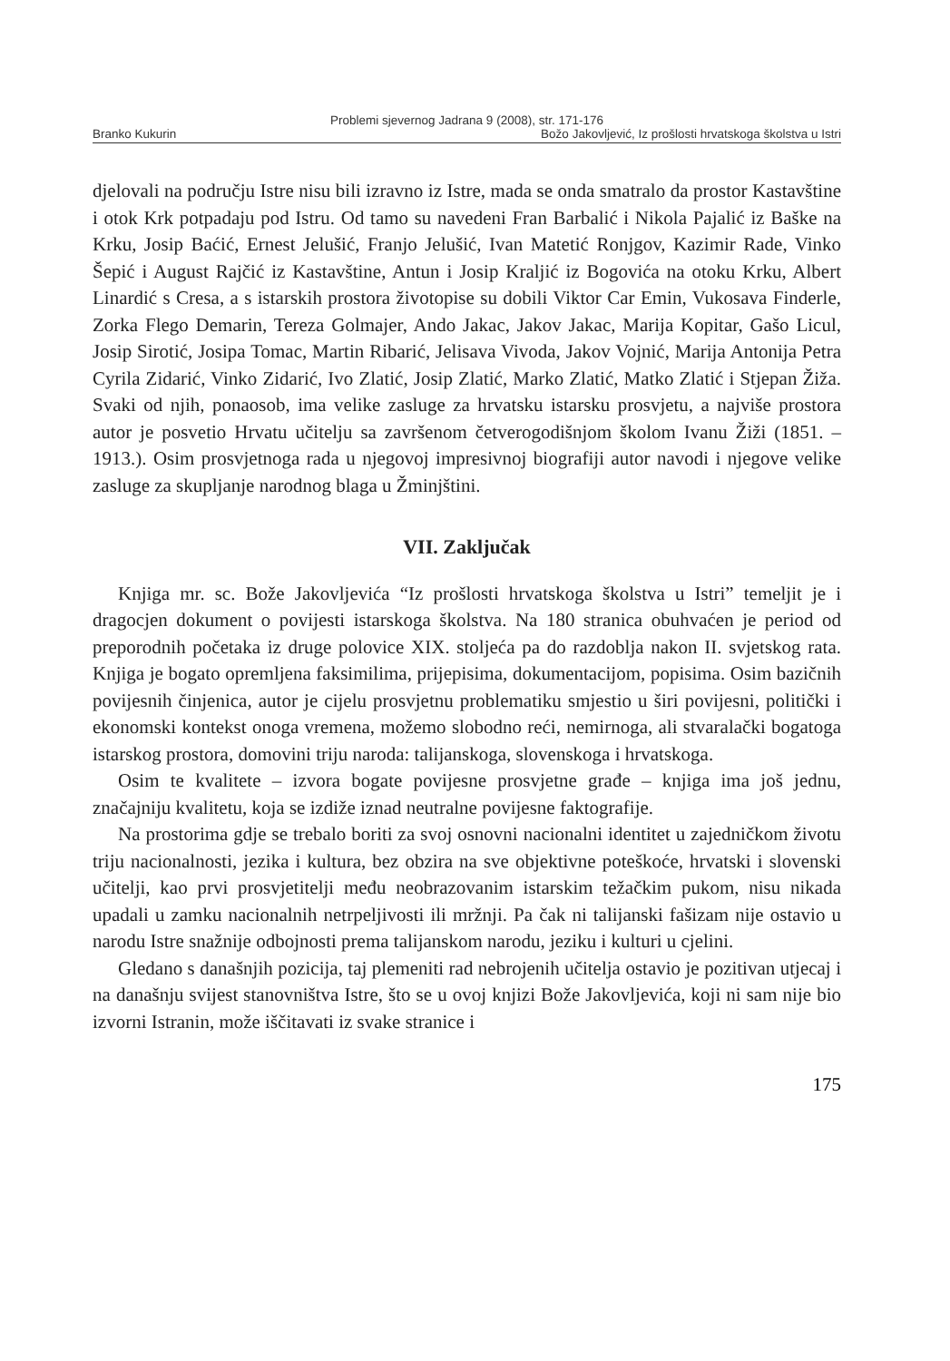Problemi sjevernog Jadrana 9 (2008), str. 171-176
Branko Kukurin Božo Jakovljević, Iz prošlosti hrvatskoga školstva u Istri
djelovali na području Istre nisu bili izravno iz Istre, mada se onda smatralo da prostor Kastavštine i otok Krk potpadaju pod Istru. Od tamo su navedeni Fran Barbalić i Nikola Pajalić iz Baške na Krku, Josip Baćić, Ernest Jelušić, Franjo Jelušić, Ivan Matetić Ronjgov, Kazimir Rade, Vinko Šepić i August Rajčić iz Kastavštine, Antun i Josip Kraljić iz Bogovića na otoku Krku, Albert Linardić s Cresa, a s istarskih prostora životopise su dobili Viktor Car Emin, Vukosava Finderle, Zorka Flego Demarin, Tereza Golmajer, Ando Jakac, Jakov Jakac, Marija Kopitar, Gašo Licul, Josip Sirotić, Josipa Tomac, Martin Ribarić, Jelisava Vivoda, Jakov Vojnić, Marija Antonija Petra Cyrila Zidarić, Vinko Zidarić, Ivo Zlatić, Josip Zlatić, Marko Zlatić, Matko Zlatić i Stjepan Žiža. Svaki od njih, ponaosob, ima velike zasluge za hrvatsku istarsku prosvjetu, a najviše prostora autor je posvetio Hrvatu učitelju sa završenom četverogodišnjom školom Ivanu Žiži (1851. – 1913.). Osim prosvjetnoga rada u njegovoj impresivnoj biografiji autor navodi i njegove velike zasluge za skupljanje narodnog blaga u Žminjštini.
VII. Zaključak
Knjiga mr. sc. Bože Jakovljevića “Iz prošlosti hrvatskoga školstva u Istri” temeljit je i dragocjen dokument o povijesti istarskoga školstva. Na 180 stranica obuhvaćen je period od preporodnih početaka iz druge polovice XIX. stoljeća pa do razdoblja nakon II. svjetskog rata. Knjiga je bogato opremljena faksimilima, prijepisima, dokumentacijom, popisima. Osim bazičnih povijesnih činjenica, autor je cijelu prosvjetnu problematiku smjestio u širi povijesni, politički i ekonomski kontekst onoga vremena, možemo slobodno reći, nemirnoga, ali stvaralački bogatoga istarskog prostora, domovini triju naroda: talijanskoga, slovenskoga i hrvatskoga.
Osim te kvalitete – izvora bogate povijesne prosvjetne građe – knjiga ima još jednu, značajniju kvalitetu, koja se izdiže iznad neutralne povijesne faktografije.
Na prostorima gdje se trebalo boriti za svoj osnovni nacionalni identitet u zajedničkom životu triju nacionalnosti, jezika i kultura, bez obzira na sve objektivne poteškoće, hrvatski i slovenski učitelji, kao prvi prosvjetitelji među neobrazovanim istarskim težačkim pukom, nisu nikada upadali u zamku nacionalnih netrpeljivosti ili mržnji. Pa čak ni talijanski fašizam nije ostavio u narodu Istre snažnije odbojnosti prema talijanskom narodu, jeziku i kulturi u cjelini.
Gledano s današnjih pozicija, taj plemeniti rad nebrojenih učitelja ostavio je pozitivan utjecaj i na današnju svijest stanovništva Istre, što se u ovoj knjizi Bože Jakovljevića, koji ni sam nije bio izvorni Istranin, može iščitavati iz svake stranice i
175